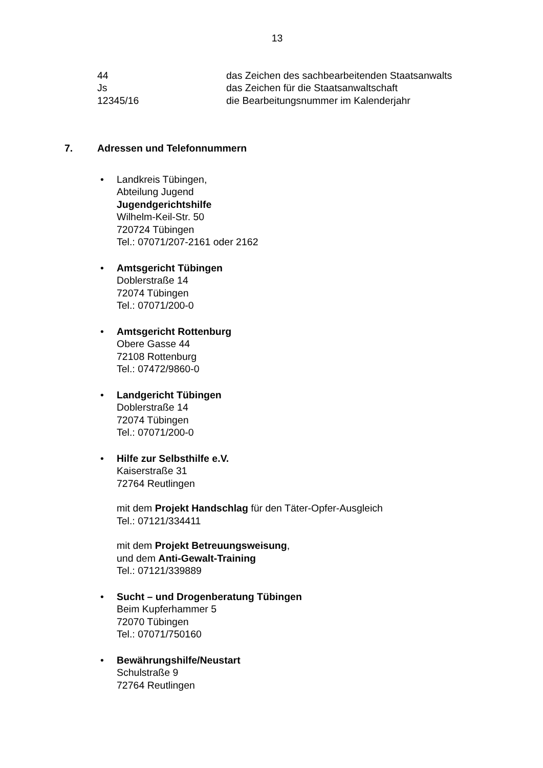13
| 44 | das Zeichen des sachbearbeitenden Staatsanwalts |
| Js | das Zeichen für die Staatsanwaltschaft |
| 12345/16 | die Bearbeitungsnummer im Kalenderjahr |
7. Adressen und Telefonnummern
• Landkreis Tübingen,
Abteilung Jugend
Jugendgerichtshilfe
Wilhelm-Keil-Str. 50
720724 Tübingen
Tel.: 07071/207-2161 oder 2162
• Amtsgericht Tübingen
Doblerstraße 14
72074 Tübingen
Tel.: 07071/200-0
• Amtsgericht Rottenburg
Obere Gasse 44
72108 Rottenburg
Tel.: 07472/9860-0
• Landgericht Tübingen
Doblerstraße 14
72074 Tübingen
Tel.: 07071/200-0
• Hilfe zur Selbsthilfe e.V.
Kaiserstraße 31
72764 Reutlingen
mit dem Projekt Handschlag für den Täter-Opfer-Ausgleich
Tel.: 07121/334411
mit dem Projekt Betreuungsweisung,
und dem Anti-Gewalt-Training
Tel.: 07121/339889
• Sucht – und Drogenberatung Tübingen
Beim Kupferhammer 5
72070 Tübingen
Tel.: 07071/750160
• Bewährungshilfe/Neustart
Schulstraße 9
72764 Reutlingen